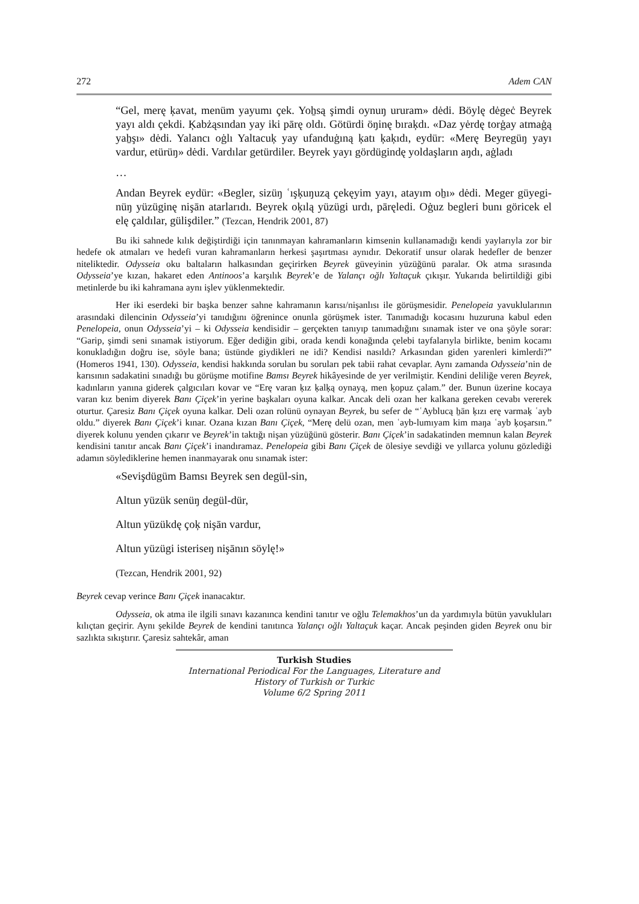272 Adem CAN
“Gel, merę ķavat, menüm yayumı çek. Yoẖsą şimdi oynuŋ ururam» dėdi. Böylę dėgeċ Beyrek yayı aldı çekdi. Ķabżąsından yay iki pārę oldı. Götürdi öŋinę bıraķdı. «Daz yėrdę torġay atmaġą yaẖşı» dėdi. Yalancı oġlı Yaltacuķ yay ufanduġıną ķatı ķaķıdı, eydür: «Merę Beyregüŋ yayı vardur, etürüŋ» dėdi. Vardılar getürdiler. Beyrek yayı gördügindę yoldaşların aŋdı, aġladı
…
Andan Beyrek eydür: «Begler, sizüŋ ʿışķuŋuzą çekęyim yayı, atayım oẖı» dėdi. Meger güyegi-nüŋ yüzüginę nişān atarlarıdı. Beyrek oķılą yüzügi urdı, pāręledi. Oġuz begleri bunı göricek el elę çaldılar, gülişdiler.” (Tezcan, Hendrik 2001, 87)
Bu iki sahnede kılık değiştirdiği için tanınmayan kahramanların kimsenin kullanamadığı kendi yaylarıyla zor bir hedefe ok atmaları ve hedefi vuran kahramanların herkesi şaşırtması aynıdır. Dekoratif unsur olarak hedefler de benzer niteliktedir. Odysseia oku baltaların halkasından geçirirken Beyrek güveyinin yüzüğünü paralar. Ok atma sırasında Odysseia’ye kızan, hakaret eden Antinoos’a karşılık Beyrek’e de Yalançı oğlı Yaltaçuk çıkışır. Yukarıda belirtildiği gibi metinlerde bu iki kahramana aynı işlev yüklenmektedir.
Her iki eserdeki bir başka benzer sahne kahramanın karısı/nişanlısı ile görüşmesidir. Penelopeia yavuklularının arasındaki dilencinin Odysseia’yi tanıdığını öğrenince onunla görüşmek ister. Tanımadığı kocasını huzuruna kabul eden Penelopeia, onun Odysseia’yi – ki Odysseia kendisidir – gerçekten tanıyıp tanımadığını sınamak ister ve ona şöyle sorar: “Garip, şimdi seni sınamak istiyorum. Eğer dediğin gibi, orada kendi konağında çelebi tayfalarıyla birlikte, benim kocamı konukladığın doğru ise, söyle bana; üstünde giydikleri ne idi? Kendisi nasıldı? Arkasından giden yarenleri kimlerdi?” (Homeros 1941, 130). Odysseia, kendisi hakkında sorulan bu soruları pek tabii rahat cevaplar. Aynı zamanda Odysseia’nin de karısının sadakatini sınadığı bu görüşme motifine Bamsı Beyrek hikâyesinde de yer verilmiştir. Kendini deliliğe veren Beyrek, kadınların yanına giderek çalgıcıları kovar ve “Erę varan ķız ķalķą oynayą, men ķopuz çalam.” der. Bunun üzerine kocaya varan kız benim diyerek Banı Çiçek’in yerine başkaları oyuna kalkar. Ancak deli ozan her kalkana gereken cevabı vererek oturtur. Çaresiz Banı Çiçek oyuna kalkar. Deli ozan rolünü oynayan Beyrek, bu sefer de “ʿAyblucą ẖān ķızı erę varmaķ ʿayb oldu.” diyerek Banı Çiçek’i kınar. Ozana kızan Banı Çiçek, “Merę delü ozan, men ʿayb-lumıyam kim maŋa ʿayb ķoşarsın.” diyerek kolunu yenden çıkarır ve Beyrek’in taktığı nişan yüzüğünü gösterir. Banı Çiçek’in sadakatinden memnun kalan Beyrek kendisini tanıtır ancak Banı Çiçek’i inandıramaz. Penelopeia gibi Banı Çiçek de ölesiye sevdiği ve yıllarca yolunu gözlediği adamın söylediklerine hemen inanmayarak onu sınamak ister:
«Sevişdügüm Bamsı Beyrek sen degül-sin,
Altun yüzük senüŋ degül-dür,
Altun yüzükdę çoķ nişān vardur,
Altun yüzügi isteriseŋ nişānın söylę!»
(Tezcan, Hendrik 2001, 92)
Beyrek cevap verince Banı Çiçek inanacaktır.
Odysseia, ok atma ile ilgili sınavı kazanınca kendini tanıtır ve oğlu Telemakhos’un da yardımıyla bütün yavukluları kılıçtan geçirir. Aynı şekilde Beyrek de kendini tanıtınca Yalançı oğlı Yaltaçuk kaçar. Ancak peşinden giden Beyrek onu bir sazlıkta sıkıştırır. Çaresiz sahtekâr, aman
Turkish Studies
International Periodical For the Languages, Literature and History of Turkish or Turkic
Volume 6/2 Spring 2011